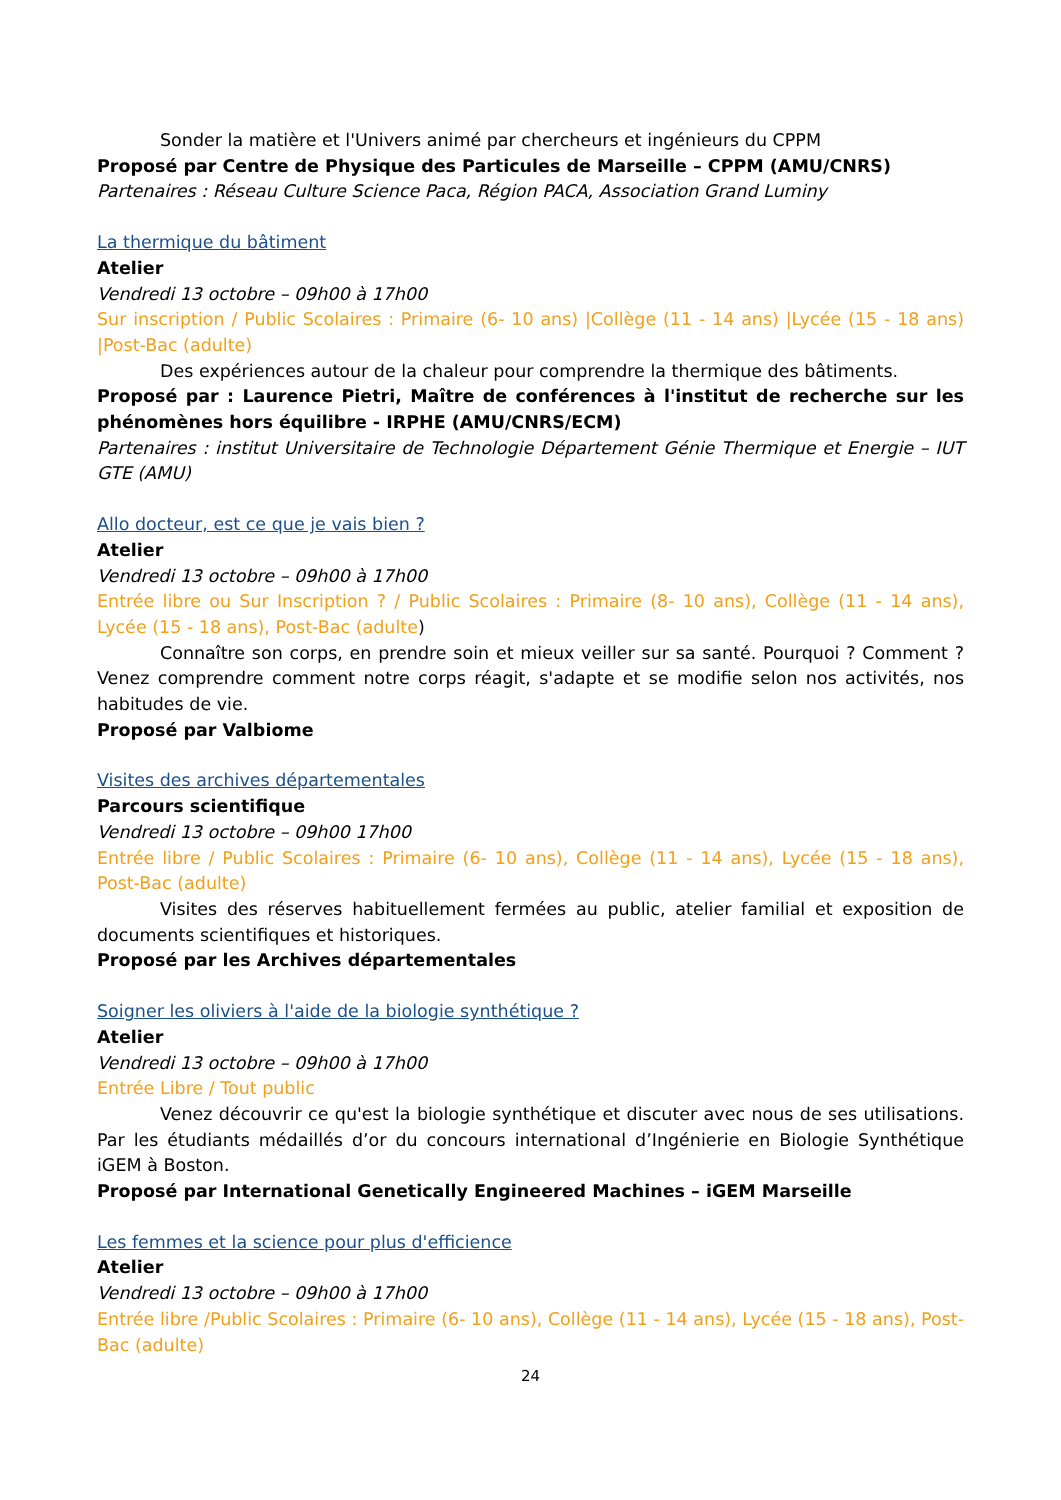Sonder la matière et l'Univers animé par chercheurs et ingénieurs du CPPM
Proposé par Centre de Physique des Particules de Marseille – CPPM (AMU/CNRS)
Partenaires : Réseau Culture Science Paca, Région PACA, Association Grand Luminy
La thermique du bâtiment
Atelier
Vendredi 13 octobre – 09h00 à 17h00
Sur inscription / Public Scolaires : Primaire (6- 10 ans) |Collège (11 - 14 ans) |Lycée (15 - 18 ans) |Post-Bac (adulte)
Des expériences autour de la chaleur pour comprendre la thermique des bâtiments.
Proposé par : Laurence Pietri, Maître de conférences à l'institut de recherche sur les phénomènes hors équilibre - IRPHE (AMU/CNRS/ECM)
Partenaires : institut Universitaire de Technologie Département Génie Thermique et Energie – IUT GTE (AMU)
Allo docteur, est ce que je vais bien ?
Atelier
Vendredi 13 octobre – 09h00 à 17h00
Entrée libre ou Sur Inscription ? / Public Scolaires : Primaire (8- 10 ans), Collège (11 - 14 ans), Lycée (15 - 18 ans), Post-Bac (adulte)
Connaître son corps, en prendre soin et mieux veiller sur sa santé. Pourquoi ? Comment ? Venez comprendre comment notre corps réagit, s'adapte et se modifie selon nos activités, nos habitudes de vie.
Proposé par Valbiome
Visites des archives départementales
Parcours scientifique
Vendredi 13 octobre – 09h00 17h00
Entrée libre / Public Scolaires : Primaire (6- 10 ans), Collège (11 - 14 ans), Lycée (15 - 18 ans), Post-Bac (adulte)
Visites des réserves habituellement fermées au public, atelier familial et exposition de documents scientifiques et historiques.
Proposé par les Archives départementales
Soigner les oliviers à l'aide de la biologie synthétique ?
Atelier
Vendredi 13 octobre – 09h00 à 17h00
Entrée Libre / Tout public
Venez découvrir ce qu'est la biologie synthétique et discuter avec nous de ses utilisations. Par les étudiants médaillés d’or du concours international d’Ingénierie en Biologie Synthétique iGEM à Boston.
Proposé par International Genetically Engineered Machines – iGEM Marseille
Les femmes et la science pour plus d'efficience
Atelier
Vendredi 13 octobre – 09h00 à 17h00
Entrée libre /Public Scolaires : Primaire (6- 10 ans), Collège (11 - 14 ans), Lycée (15 - 18 ans), Post-Bac (adulte)
24